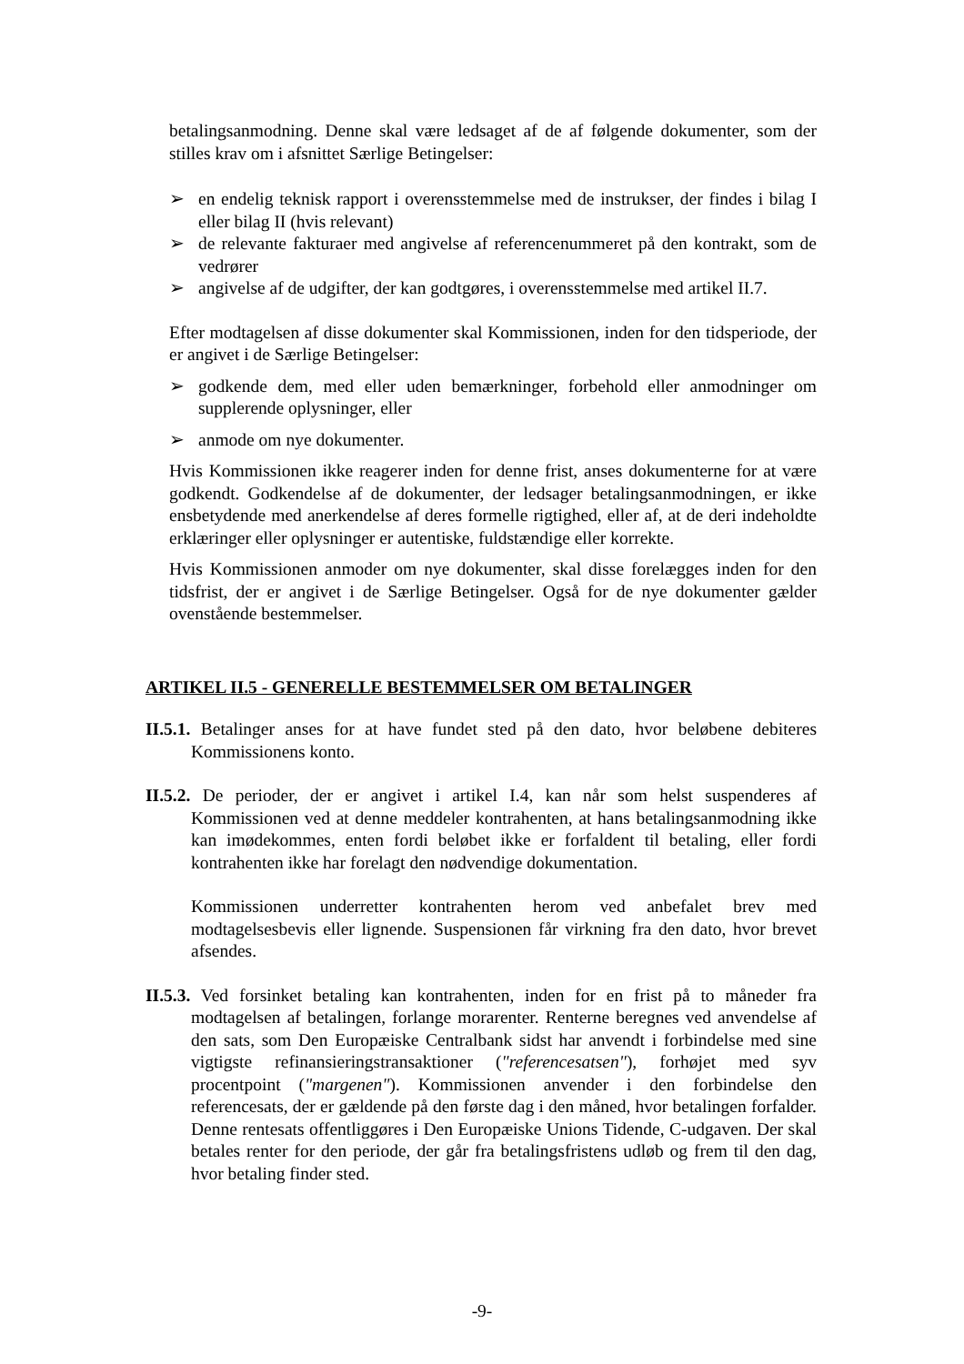betalingsanmodning. Denne skal være ledsaget af de af følgende dokumenter, som der stilles krav om i afsnittet Særlige Betingelser:
➢ en endelig teknisk rapport i overensstemmelse med de instrukser, der findes i bilag I eller bilag II (hvis relevant)
➢ de relevante fakturaer med angivelse af referencenummeret på den kontrakt, som de vedrører
➢ angivelse af de udgifter, der kan godtgøres, i overensstemmelse med artikel II.7.
Efter modtagelsen af disse dokumenter skal Kommissionen, inden for den tidsperiode, der er angivet i de Særlige Betingelser:
➢ godkende dem, med eller uden bemærkninger, forbehold eller anmodninger om supplerende oplysninger, eller
➢ anmode om nye dokumenter.
Hvis Kommissionen ikke reagerer inden for denne frist, anses dokumenterne for at være godkendt. Godkendelse af de dokumenter, der ledsager betalingsanmodningen, er ikke ensbetydende med anerkendelse af deres formelle rigtighed, eller af, at de deri indeholdte erklæringer eller oplysninger er autentiske, fuldstændige eller korrekte.
Hvis Kommissionen anmoder om nye dokumenter, skal disse forelægges inden for den tidsfrist, der er angivet i de Særlige Betingelser. Også for de nye dokumenter gælder ovenstående bestemmelser.
ARTIKEL II.5 - GENERELLE BESTEMMELSER OM BETALINGER
II.5.1. Betalinger anses for at have fundet sted på den dato, hvor beløbene debiteres Kommissionens konto.
II.5.2. De perioder, der er angivet i artikel I.4, kan når som helst suspenderes af Kommissionen ved at denne meddeler kontrahenten, at hans betalingsanmodning ikke kan imødekommes, enten fordi beløbet ikke er forfaldent til betaling, eller fordi kontrahenten ikke har forelagt den nødvendige dokumentation.
Kommissionen underretter kontrahenten herom ved anbefalet brev med modtagelsesbevis eller lignende. Suspensionen får virkning fra den dato, hvor brevet afsendes.
II.5.3. Ved forsinket betaling kan kontrahenten, inden for en frist på to måneder fra modtagelsen af betalingen, forlange morarenter. Renterne beregnes ved anvendelse af den sats, som Den Europæiske Centralbank sidst har anvendt i forbindelse med sine vigtigste refinansieringstransaktioner ("referencesatsen"), forhøjet med syv procentpoint ("margenen"). Kommissionen anvender i den forbindelse den referencesats, der er gældende på den første dag i den måned, hvor betalingen forfalder. Denne rentesats offentliggøres i Den Europæiske Unions Tidende, C-udgaven. Der skal betales renter for den periode, der går fra betalingsfristens udløb og frem til den dag, hvor betaling finder sted.
-9-